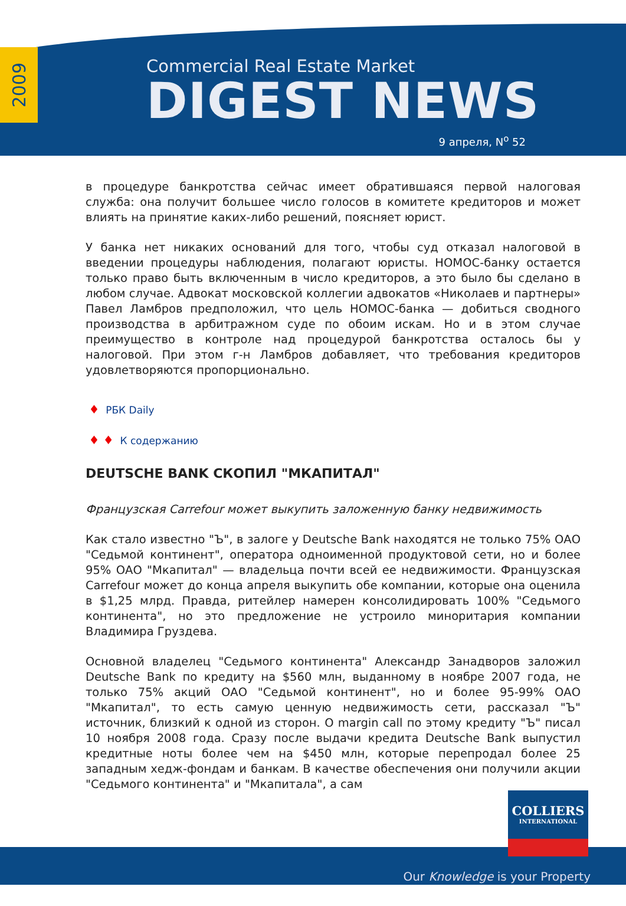2009
Commercial Real Estate Market
DIGEST NEWS
9 апреля, N<sup>o</sup> 52
в процедуре банкротства сейчас имеет обратившаяся первой налоговая служба: она получит большее число голосов в комитете кредиторов и может влиять на принятие каких-либо решений, поясняет юрист.
У банка нет никаких оснований для того, чтобы суд отказал налоговой в введении процедуры наблюдения, полагают юристы. НОМОС-банку остается только право быть включенным в число кредиторов, а это было бы сделано в любом случае. Адвокат московской коллегии адвокатов «Николаев и партнеры» Павел Ламбров предположил, что цель НОМОС-банка — добиться сводного производства в арбитражном суде по обоим искам. Но и в этом случае преимущество в контроле над процедурой банкротства осталось бы у налоговой. При этом г-н Ламбров добавляет, что требования кредиторов удовлетворяются пропорционально.
♦ РБК Daily
♦ ♦ К содержанию
DEUTSCHE BANK СКОПИЛ "МКАПИТАЛ"
Французская Carrefour может выкупить заложенную банку недвижимость
Как стало известно "Ъ", в залоге у Deutsche Bank находятся не только 75% ОАО "Седьмой континент", оператора одноименной продуктовой сети, но и более 95% ОАО "Мкапитал" — владельца почти всей ее недвижимости. Французская Carrefour может до конца апреля выкупить обе компании, которые она оценила в $1,25 млрд. Правда, ритейлер намерен консолидировать 100% "Седьмого континента", но это предложение не устроило миноритария компании Владимира Груздева.
Основной владелец "Седьмого континента" Александр Занадворов заложил Deutsche Bank по кредиту на $560 млн, выданному в ноябре 2007 года, не только 75% акций ОАО "Седьмой континент", но и более 95-99% ОАО "Мкапитал", то есть самую ценную недвижимость сети, рассказал "Ъ" источник, близкий к одной из сторон. О margin call по этому кредиту "Ъ" писал 10 ноября 2008 года. Сразу после выдачи кредита Deutsche Bank выпустил кредитные ноты более чем на $450 млн, которые перепродал более 25 западным хедж-фондам и банкам. В качестве обеспечения они получили акции "Седьмого континента" и "Мкапитала", а сам
COLLIERS
INTERNATIONAL
Our Knowledge is your Property